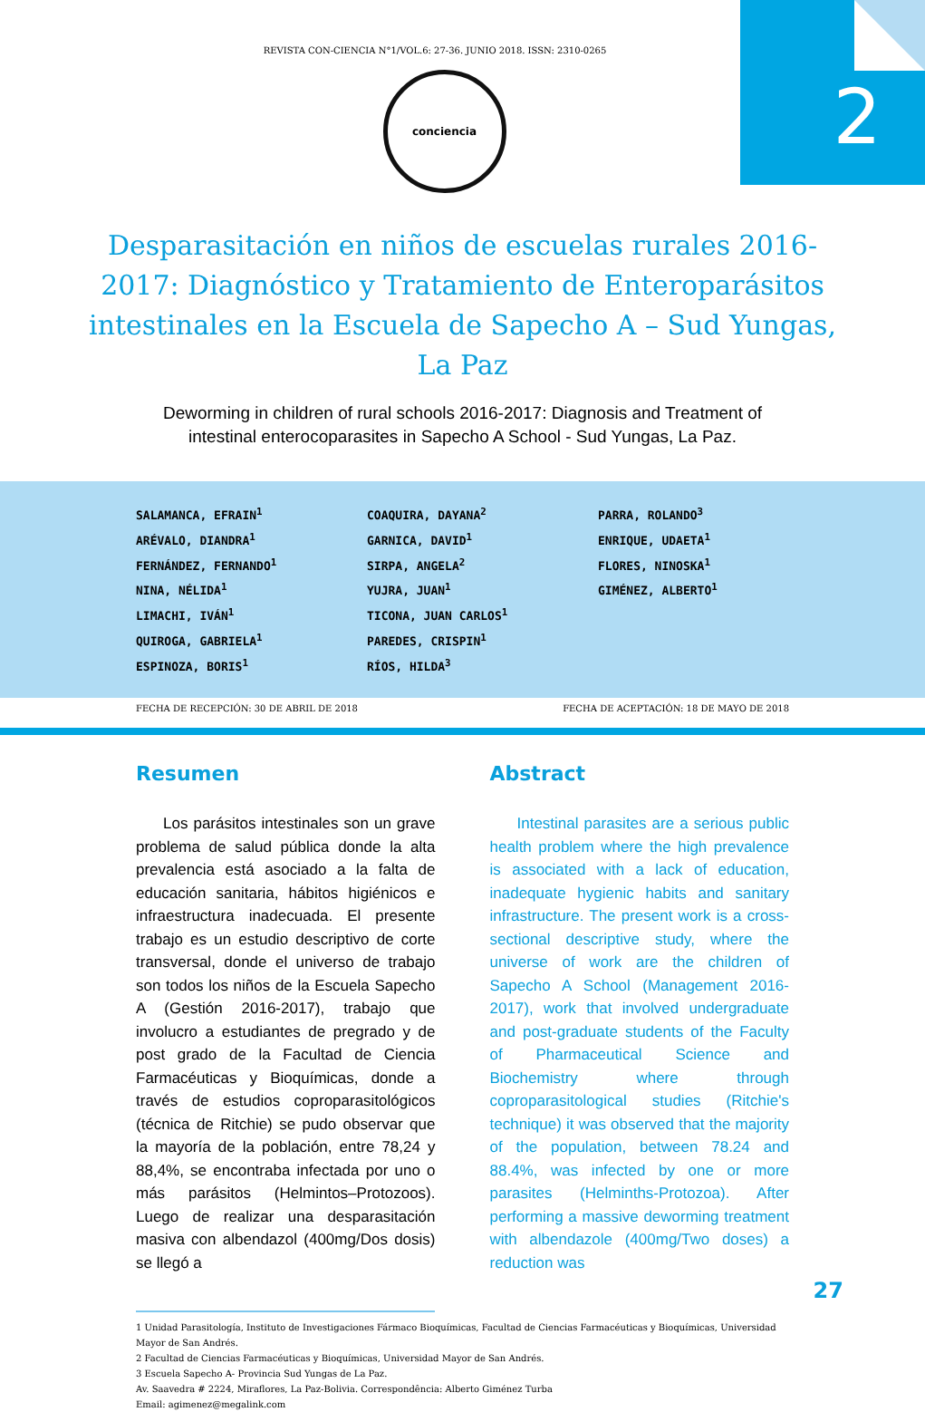2
REVISTA CON-CIENCIA N°1/VOL.6: 27-36. JUNIO 2018. ISSN: 2310-0265
conciencia
Desparasitación en niños de escuelas rurales 2016-2017: Diagnóstico y Tratamiento de Enteroparásitos intestinales en la Escuela de Sapecho A – Sud Yungas, La Paz
Deworming in children of rural schools 2016-2017: Diagnosis and Treatment of intestinal enterocoparasites in Sapecho A School - Sud Yungas, La Paz.
SALAMANCA, EFRAIN<sup>1</sup>
ARÉVALO, DIANDRA<sup>1</sup>
FERNÁNDEZ, FERNANDO<sup>1</sup>
NINA, NÉLIDA<sup>1</sup>
LIMACHI, IVÁN<sup>1</sup>
QUIROGA, GABRIELA<sup>1</sup>
ESPINOZA, BORIS<sup>1</sup>
COAQUIRA, DAYANA<sup>2</sup>
GARNICA, DAVID<sup>1</sup>
SIRPA, ANGELA<sup>2</sup>
YUJRA, JUAN<sup>1</sup>
TICONA, JUAN CARLOS<sup>1</sup>
PAREDES, CRISPIN<sup>1</sup>
RÍOS, HILDA<sup>3</sup>
PARRA, ROLANDO<sup>3</sup>
ENRIQUE, UDAETA<sup>1</sup>
FLORES, NINOSKA<sup>1</sup>
GIMÉNEZ, ALBERTO<sup>1</sup>
FECHA DE RECEPCIÓN: 30 DE ABRIL DE 2018 FECHA DE ACEPTACIÓN: 18 DE MAYO DE 2018
Resumen
Los parásitos intestinales son un grave problema de salud pública donde la alta prevalencia está asociado a la falta de educación sanitaria, hábitos higiénicos e infraestructura inadecuada. El presente trabajo es un estudio descriptivo de corte transversal, donde el universo de trabajo son todos los niños de la Escuela Sapecho A (Gestión 2016-2017), trabajo que involucro a estudiantes de pregrado y de post grado de la Facultad de Ciencia Farmacéuticas y Bioquímicas, donde a través de estudios coproparasitológicos (técnica de Ritchie) se pudo observar que la mayoría de la población, entre 78,24 y 88,4%, se encontraba infectada por uno o más parásitos (Helmintos–Protozoos). Luego de realizar una desparasitación masiva con albendazol (400mg/Dos dosis) se llegó a
Abstract
Intestinal parasites are a serious public health problem where the high prevalence is associated with a lack of education, inadequate hygienic habits and sanitary infrastructure. The present work is a cross-sectional descriptive study, where the universe of work are the children of Sapecho A School (Management 2016-2017), work that involved undergraduate and post-graduate students of the Faculty of Pharmaceutical Science and Biochemistry where through coproparasitological studies (Ritchie's technique) it was observed that the majority of the population, between 78.24 and 88.4%, was infected by one or more parasites (Helminths-Protozoa). After performing a massive deworming treatment with albendazole (400mg/Two doses) a reduction was
1 Unidad Parasitología, Instituto de Investigaciones Fármaco Bioquímicas, Facultad de Ciencias Farmacéuticas y Bioquímicas, Universidad Mayor de San Andrés.
2 Facultad de Ciencias Farmacéuticas y Bioquímicas, Universidad Mayor de San Andrés.
3 Escuela Sapecho A- Provincia Sud Yungas de La Paz.
Av. Saavedra # 2224, Miraflores, La Paz-Bolivia. Correspondência: Alberto Giménez Turba
Email: agimenez@megalink.com
27